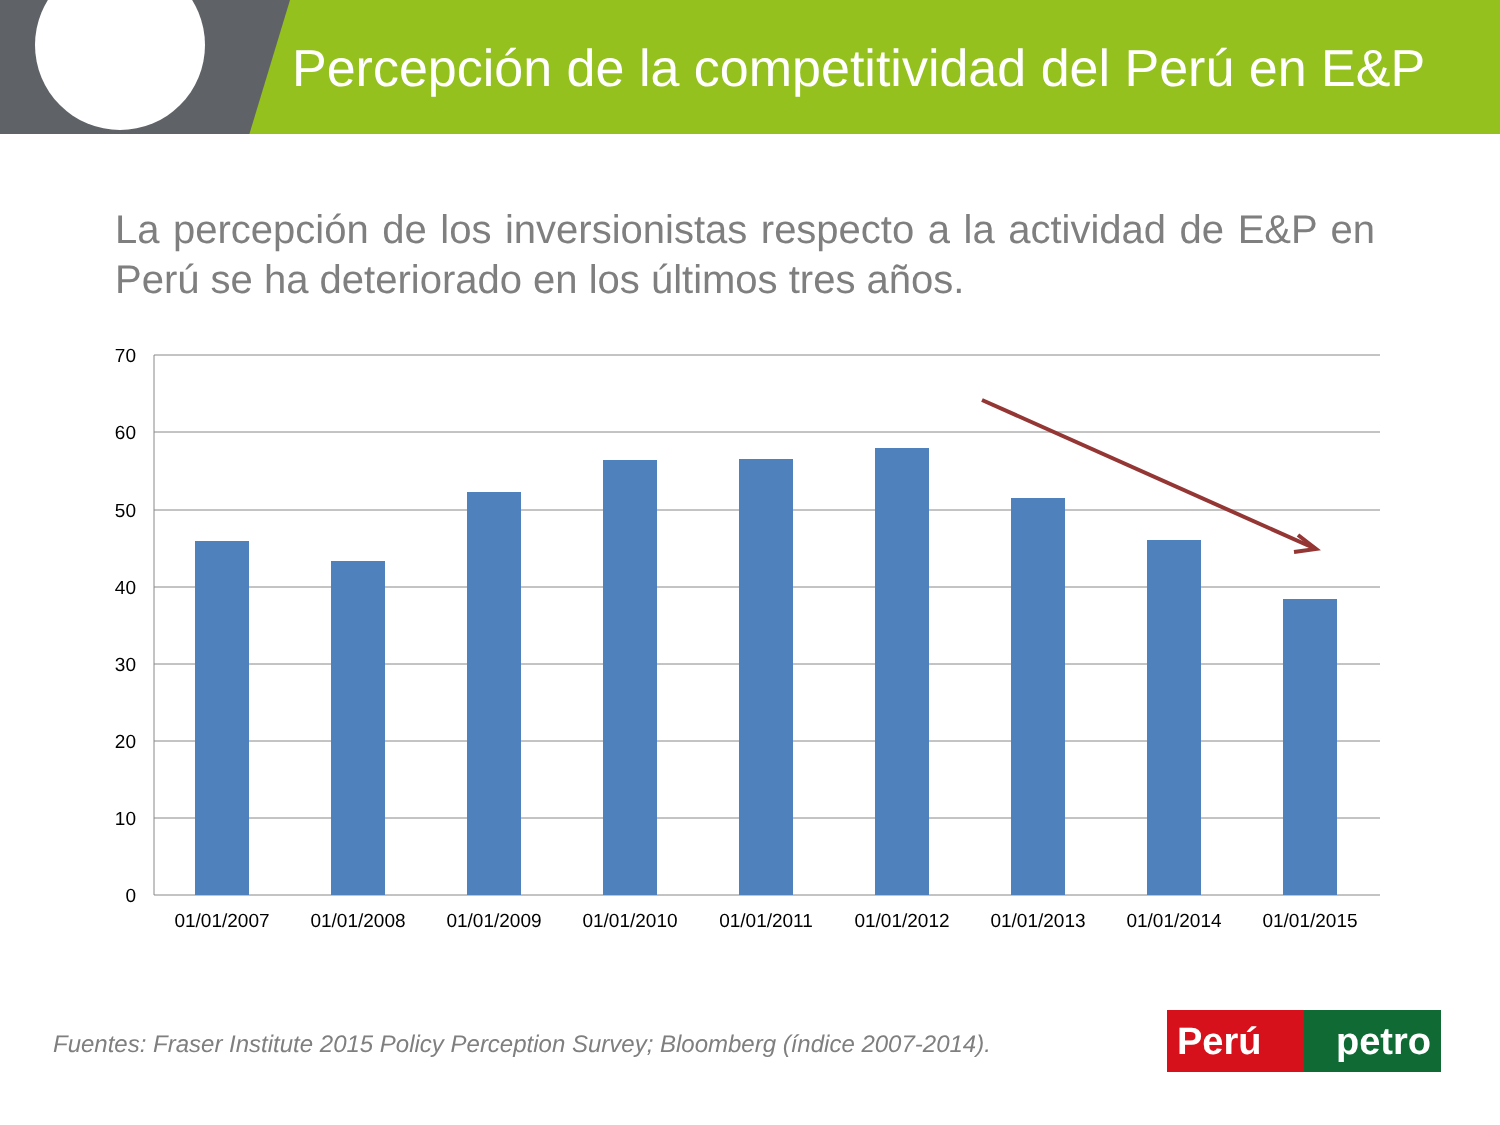Percepción de la competitividad del Perú en E&P
La percepción de los inversionistas respecto a la actividad de E&P en Perú se ha deteriorado en los últimos tres años.
70
60
50
40
30
20
10
0
01/01/2007
01/01/2008
01/01/2009
01/01/2010
01/01/2011
01/01/2012
01/01/2013
01/01/2014
01/01/2015
Fuentes: Fraser Institute 2015 Policy Perception Survey; Bloomberg (índice 2007-2014).
Perú petro